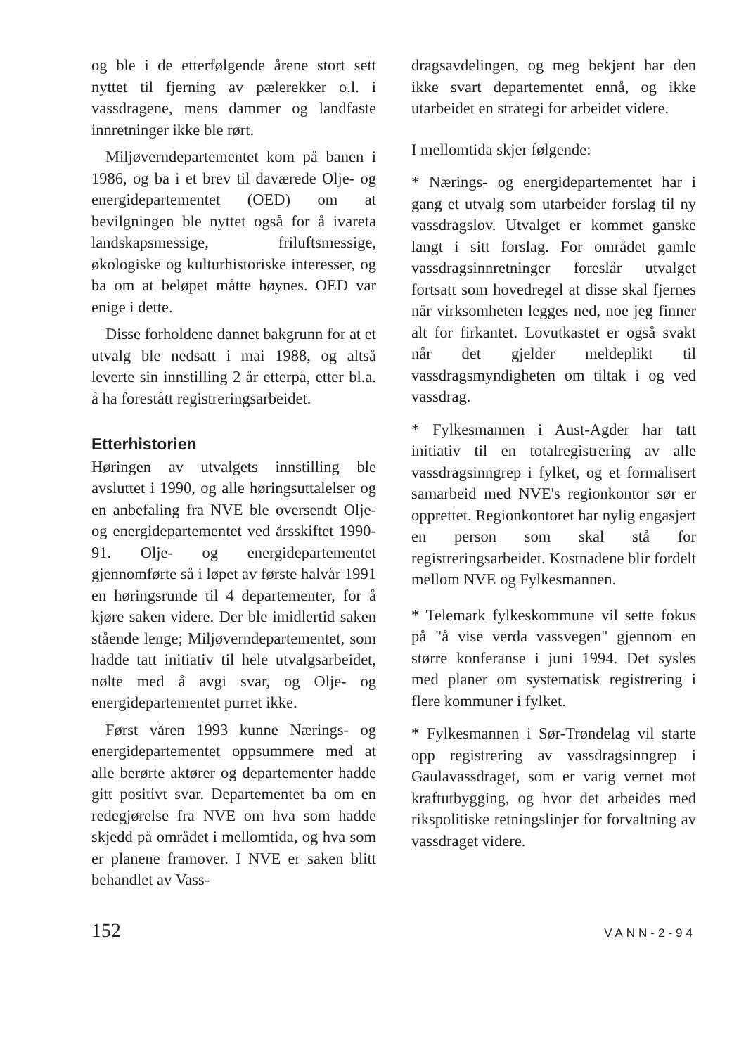og ble i de etterfølgende årene stort sett nyttet til fjerning av pælerekker o.l. i vassdragene, mens dammer og landfaste innretninger ikke ble rørt.
Miljøverndepartementet kom på banen i 1986, og ba i et brev til daværede Olje- og energidepartementet (OED) om at bevilgningen ble nyttet også for å ivareta landskapsmessige, friluftsmessige, økologiske og kulturhistoriske interesser, og ba om at beløpet måtte høynes. OED var enige i dette.
Disse forholdene dannet bakgrunn for at et utvalg ble nedsatt i mai 1988, og altså leverte sin innstilling 2 år etterpå, etter bl.a. å ha forestått registreringsarbeidet.
Etterhistorien
Høringen av utvalgets innstilling ble avsluttet i 1990, og alle høringsuttalelser og en anbefaling fra NVE ble oversendt Olje- og energidepartementet ved årsskiftet 1990-91. Olje- og energidepartementet gjennomførte så i løpet av første halvår 1991 en høringsrunde til 4 departementer, for å kjøre saken videre. Der ble imidlertid saken stående lenge; Miljøverndepartementet, som hadde tatt initiativ til hele utvalgsarbeidet, nølte med å avgi svar, og Olje- og energidepartementet purret ikke.
Først våren 1993 kunne Nærings- og energidepartementet oppsummere med at alle berørte aktører og departementer hadde gitt positivt svar. Departementet ba om en redegjørelse fra NVE om hva som hadde skjedd på området i mellomtida, og hva som er planene framover. I NVE er saken blitt behandlet av Vass-
dragsavdelingen, og meg bekjent har den ikke svart departementet ennå, og ikke utarbeidet en strategi for arbeidet videre.
I mellomtida skjer følgende:
* Nærings- og energidepartementet har i gang et utvalg som utarbeider forslag til ny vassdragslov. Utvalget er kommet ganske langt i sitt forslag. For området gamle vassdragsinnretninger foreslår utvalget fortsatt som hovedregel at disse skal fjernes når virksomheten legges ned, noe jeg finner alt for firkantet. Lovutkastet er også svakt når det gjelder meldeplikt til vassdragsmyndigheten om tiltak i og ved vassdrag.
* Fylkesmannen i Aust-Agder har tatt initiativ til en totalregistrering av alle vassdragsinngrep i fylket, og et formalisert samarbeid med NVE's regionkontor sør er opprettet. Regionkontoret har nylig engasjert en person som skal stå for registreringsarbeidet. Kostnadene blir fordelt mellom NVE og Fylkesmannen.
* Telemark fylkeskommune vil sette fokus på "å vise verda vassvegen" gjennom en større konferanse i juni 1994. Det sysles med planer om systematisk registrering i flere kommuner i fylket.
* Fylkesmannen i Sør-Trøndelag vil starte opp registrering av vassdragsinngrep i Gaulavassdraget, som er varig vernet mot kraftutbygging, og hvor det arbeides med rikspolitiske retningslinjer for forvaltning av vassdraget videre.
152 VANN-2-94